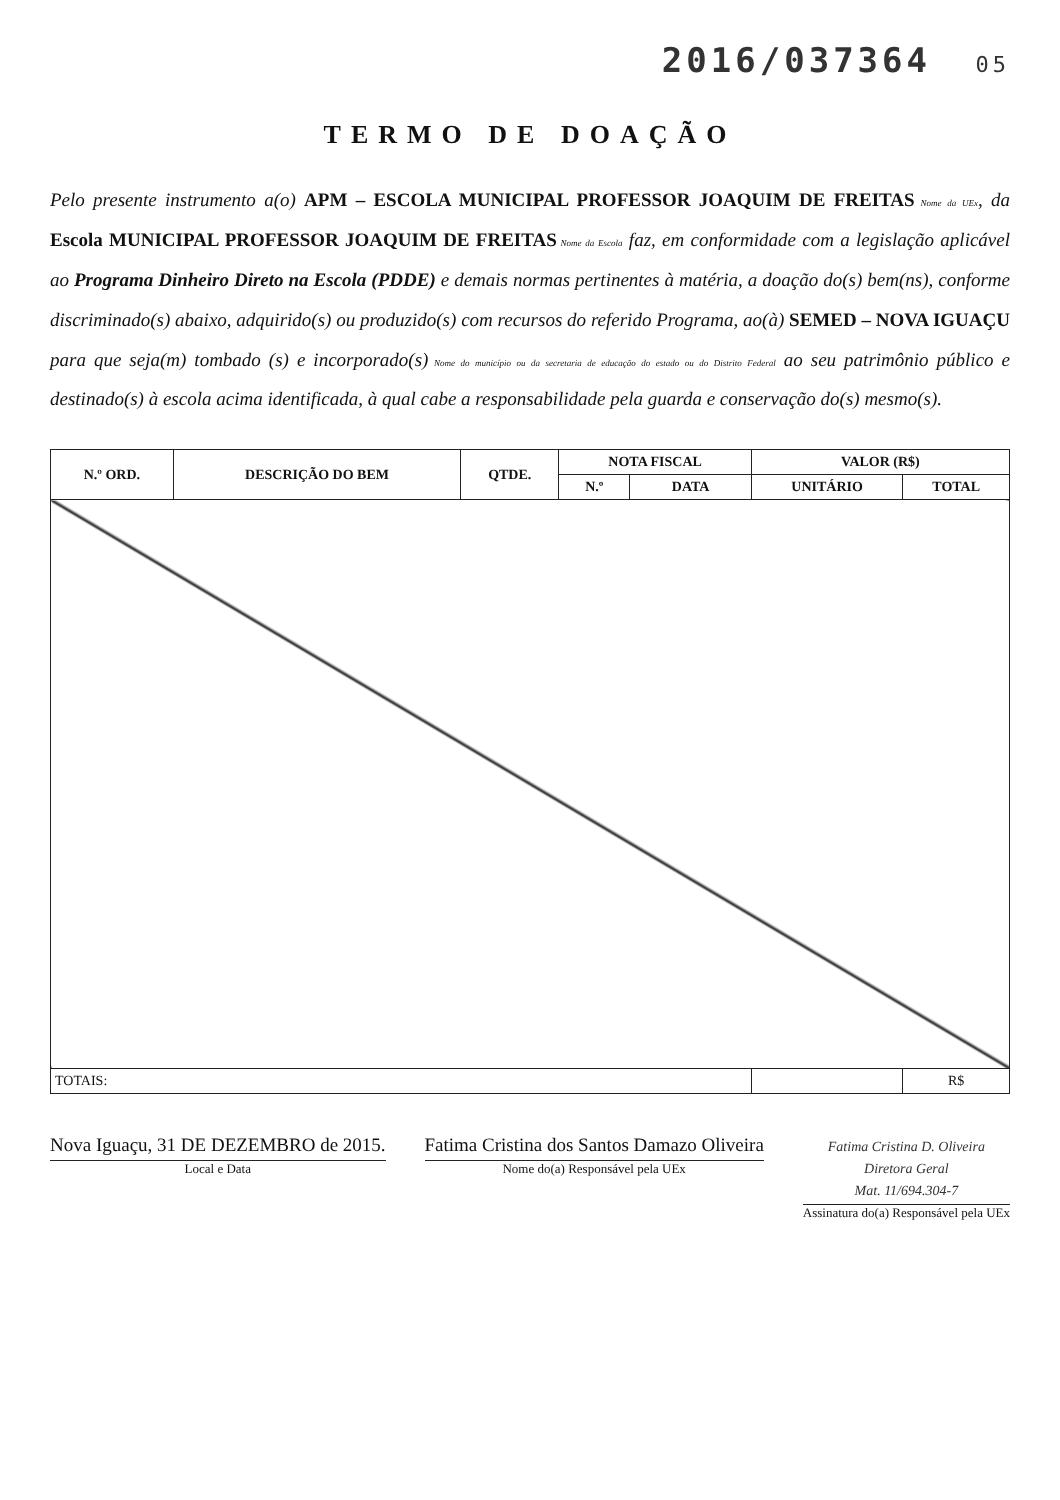2016/037364 05
TERMO DE DOAÇÃO
Pelo presente instrumento a(o) APM – ESCOLA MUNICIPAL PROFESSOR JOAQUIM DE FREITAS Nome da UEx, da Escola MUNICIPAL PROFESSOR JOAQUIM DE FREITAS Nome da Escola faz, em conformidade com a legislação aplicável ao Programa Dinheiro Direto na Escola (PDDE) e demais normas pertinentes à matéria, a doação do(s) bem(ns), conforme discriminado(s) abaixo, adquirido(s) ou produzido(s) com recursos do referido Programa, ao(à) SEMED – NOVA IGUAÇU para que seja(m) tombado (s) e incorporado(s) Nome do município ou da secretaria de educação do estado ou do Distrito Federal ao seu patrimônio público e destinado(s) à escola acima identificada, à qual cabe a responsabilidade pela guarda e conservação do(s) mesmo(s).
| N.º ORD. | DESCRIÇÃO DO BEM | QTDE. | NOTA FISCAL | | VALOR (R$) | |
| --- | --- | --- | --- | --- | --- | --- |
| | | | N.º | DATA | UNITÁRIO | TOTAL |
| TOTAIS: | | | | | | R$ |
Nova Iguaçu, 31 DE DEZEMBRO de 2015.
Local e Data
Fatima Cristina dos Santos Damazo Oliveira
Nome do(a) Responsável pela UEx
Fatima Cristina D. Oliveira
Diretora Geral
Mat. 11/694.304-7
Assinatura do(a) Responsável pela UEx